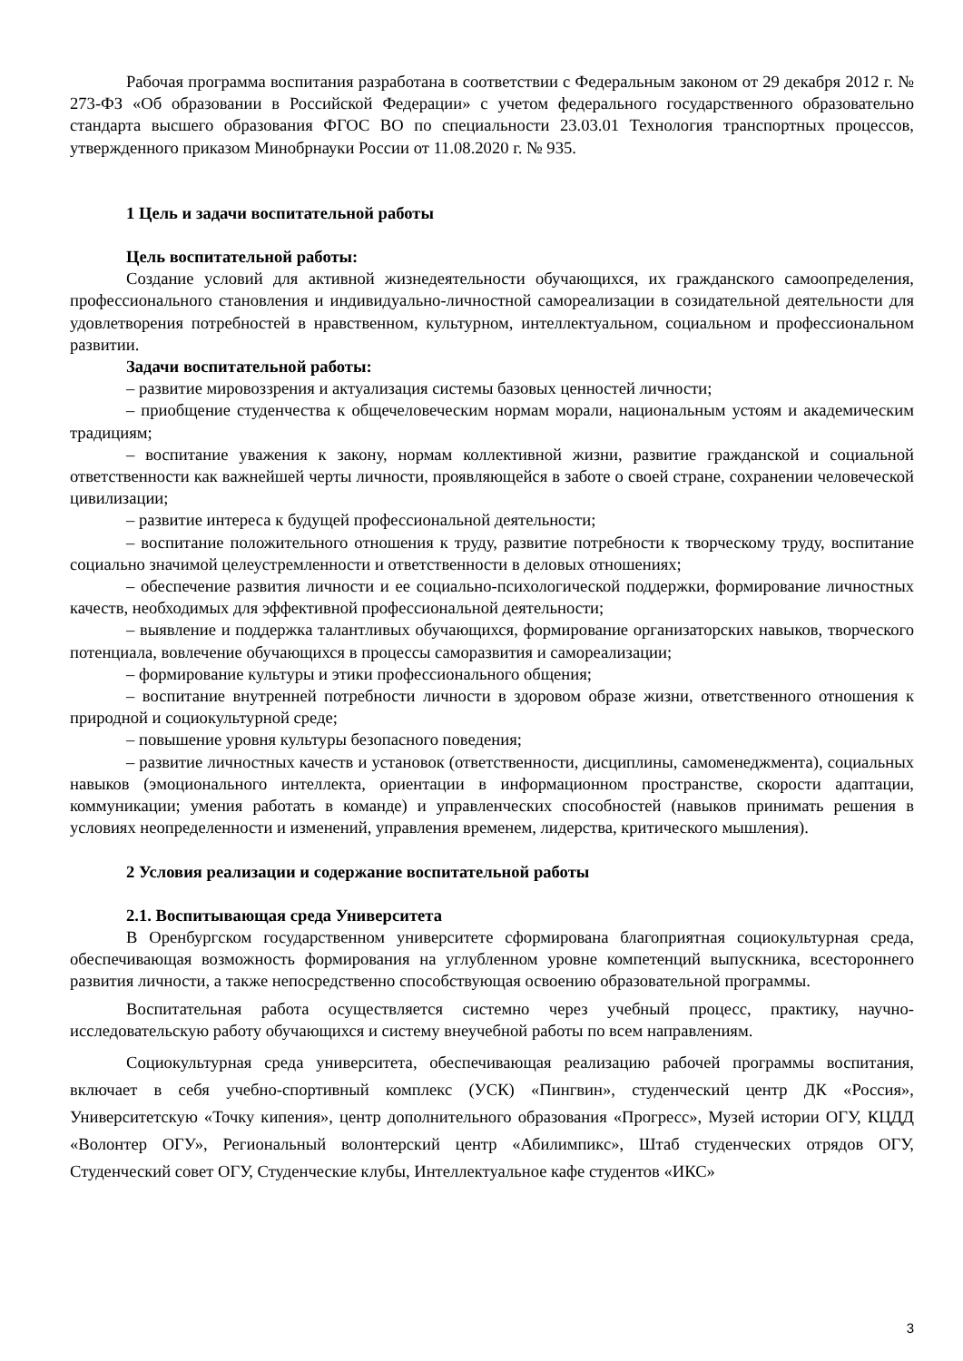Рабочая программа воспитания разработана в соответствии с Федеральным законом от 29 декабря 2012 г. № 273-ФЗ «Об образовании в Российской Федерации» с учетом федерального государственного образовательно стандарта высшего образования ФГОС ВО по специальности 23.03.01 Технология транспортных процессов, утвержденного приказом Минобрнауки России от 11.08.2020 г. № 935.
1 Цель и задачи воспитательной работы
Цель воспитательной работы:
Создание условий для активной жизнедеятельности обучающихся, их гражданского самоопределения, профессионального становления и индивидуально-личностной самореализации в созидательной деятельности для удовлетворения потребностей в нравственном, культурном, интеллектуальном, социальном и профессиональном развитии.
Задачи воспитательной работы:
– развитие мировоззрения и актуализация системы базовых ценностей личности;
– приобщение студенчества к общечеловеческим нормам морали, национальным устоям и академическим традициям;
– воспитание уважения к закону, нормам коллективной жизни, развитие гражданской и социальной ответственности как важнейшей черты личности, проявляющейся в заботе о своей стране, сохранении человеческой цивилизации;
– развитие интереса к будущей профессиональной деятельности;
– воспитание положительного отношения к труду, развитие потребности к творческому труду, воспитание социально значимой целеустремленности и ответственности в деловых отношениях;
– обеспечение развития личности и ее социально-психологической поддержки, формирование личностных качеств, необходимых для эффективной профессиональной деятельности;
– выявление и поддержка талантливых обучающихся, формирование организаторских навыков, творческого потенциала, вовлечение обучающихся в процессы саморазвития и самореализации;
– формирование культуры и этики профессионального общения;
– воспитание внутренней потребности личности в здоровом образе жизни, ответственного отношения к природной и социокультурной среде;
– повышение уровня культуры безопасного поведения;
– развитие личностных качеств и установок (ответственности, дисциплины, самоменеджмента), социальных навыков (эмоционального интеллекта, ориентации в информационном пространстве, скорости адаптации, коммуникации; умения работать в команде) и управленческих способностей (навыков принимать решения в условиях неопределенности и изменений, управления временем, лидерства, критического мышления).
2 Условия реализации и содержание воспитательной работы
2.1. Воспитывающая среда Университета
В Оренбургском государственном университете сформирована благоприятная социокультурная среда, обеспечивающая возможность формирования на углубленном уровне компетенций выпускника, всестороннего развития личности, а также непосредственно способствующая освоению образовательной программы.
Воспитательная работа осуществляется системно через учебный процесс, практику, научно-исследовательскую работу обучающихся и систему внеучебной работы по всем направлениям.
Социокультурная среда университета, обеспечивающая реализацию рабочей программы воспитания, включает в себя учебно-спортивный комплекс (УСК) «Пингвин», студенческий центр ДК «Россия», Университетскую «Точку кипения», центр дополнительного образования «Прогресс», Музей истории ОГУ, КЦДД «Волонтер ОГУ», Региональный волонтерский центр «Абилимпикс», Штаб студенческих отрядов ОГУ, Студенческий совет ОГУ, Студенческие клубы, Интеллектуальное кафе студентов «ИКС»
3